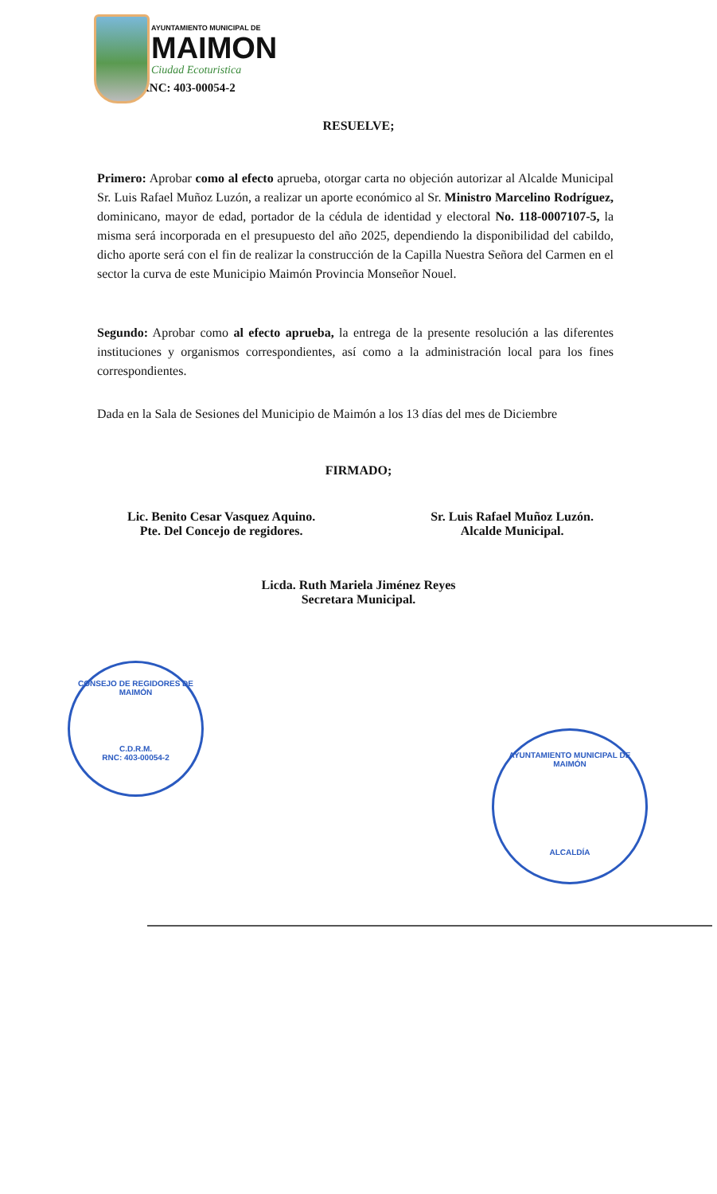AYUNTAMIENTO MUNICIPAL DE
MAIMON
Ciudad Ecoturistica
RNC: 403-00054-2
RESUELVE;
Primero: Aprobar como al efecto aprueba, otorgar carta no objeción autorizar al Alcalde Municipal Sr. Luis Rafael Muñoz Luzón, a realizar un aporte económico al Sr. Ministro Marcelino Rodríguez, dominicano, mayor de edad, portador de la cédula de identidad y electoral No. 118-0007107-5, la misma será incorporada en el presupuesto del año 2025, dependiendo la disponibilidad del cabildo, dicho aporte será con el fin de realizar la construcción de la Capilla Nuestra Señora del Carmen en el sector la curva de este Municipio Maimón Provincia Monseñor Nouel.
Segundo: Aprobar como al efecto aprueba, la entrega de la presente resolución a las diferentes instituciones y organismos correspondientes, así como a la administración local para los fines correspondientes.
Dada en la Sala de Sesiones del Municipio de Maimón a los 13 días del mes de Diciembre
FIRMADO;
Lic. Benito Cesar Vasquez Aquino.
Pte. Del Concejo de regidores.
Sr. Luis Rafael Muñoz Luzón.
Alcalde Municipal.
Licda. Ruth Mariela Jiménez Reyes
Secretara Municipal.
CONSEJO DE REGIDORES DE MAIMÓN
C.D.R.M.
RNC: 403-00054-2
AYUNTAMIENTO MUNICIPAL DE MAIMÓN
ALCALDÍA